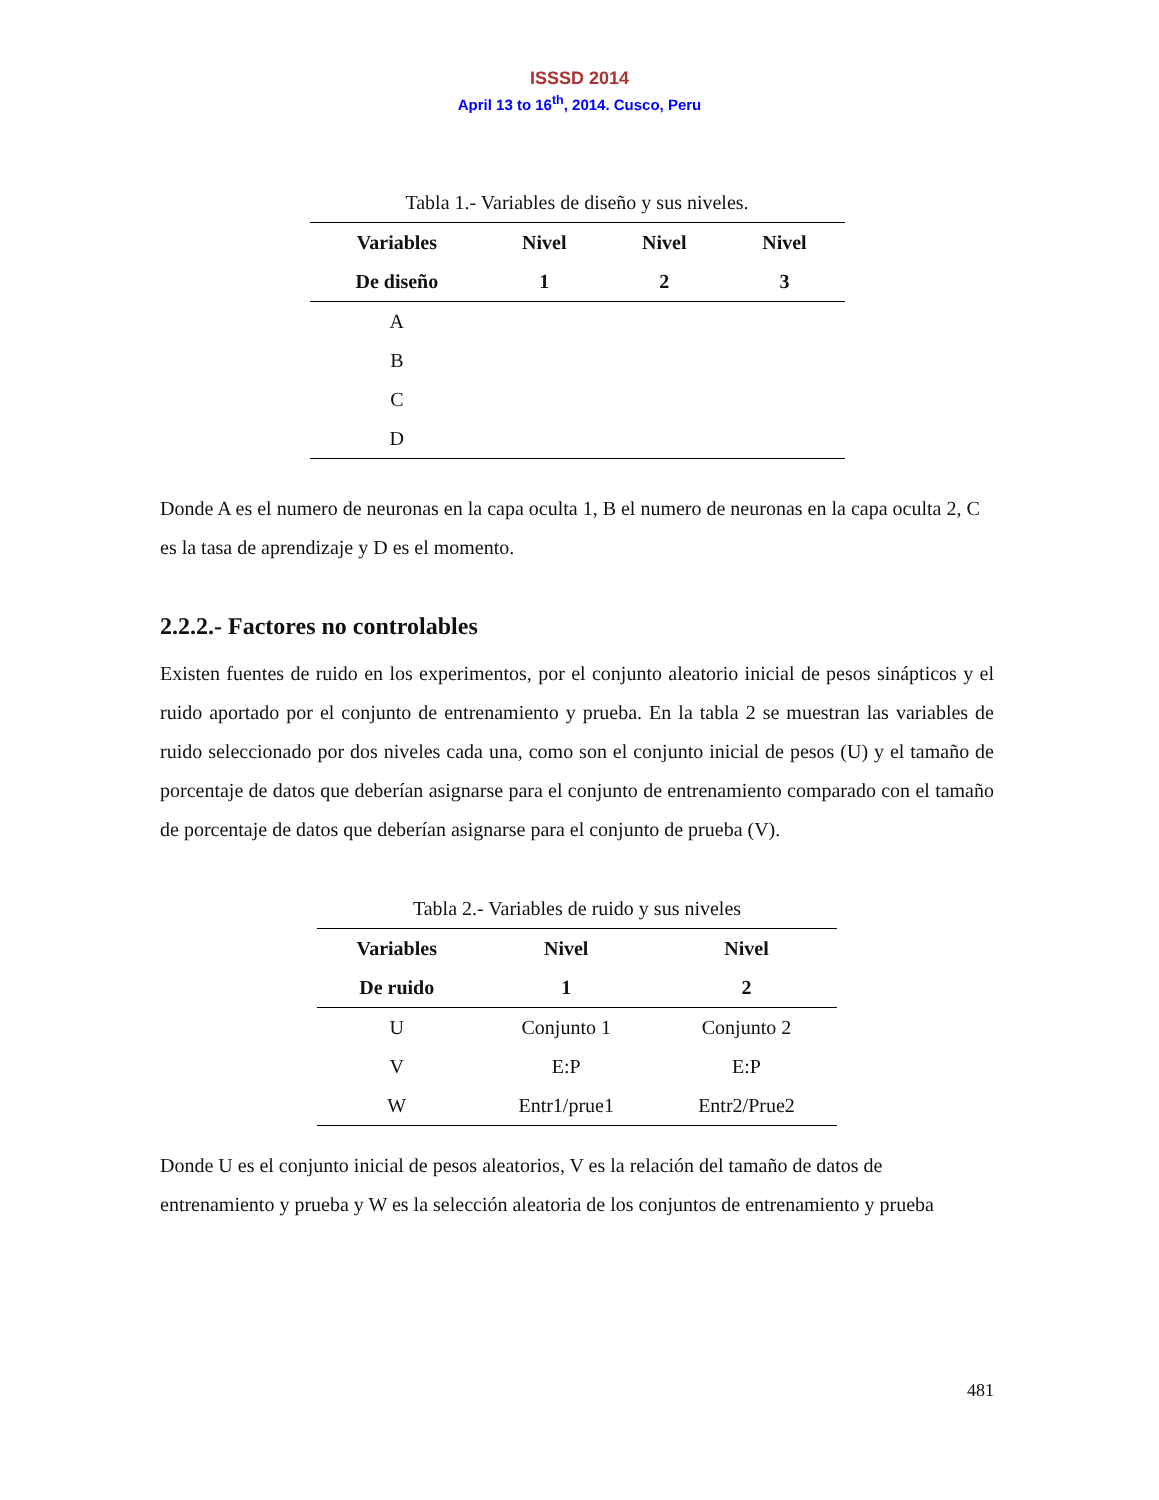ISSSD 2014
April 13 to 16<sup>th</sup>, 2014. Cusco, Peru
Tabla 1.- Variables de diseño y sus niveles.
| Variables | Nivel | Nivel | Nivel |
| --- | --- | --- | --- |
| De diseño | 1 | 2 | 3 |
| A | | | |
| B | | | |
| C | | | |
| D | | | |
Donde A es el numero de neuronas en la capa oculta 1, B el numero de neuronas en la capa oculta 2, C es la tasa de aprendizaje y D es el momento.
2.2.2.- Factores no controlables
Existen fuentes de ruido en los experimentos, por el conjunto aleatorio inicial de pesos sinápticos y el ruido aportado por el conjunto de entrenamiento y prueba. En la tabla 2 se muestran las variables de ruido seleccionado por dos niveles cada una, como son el conjunto inicial de pesos (U) y el tamaño de porcentaje de datos que deberían asignarse para el conjunto de entrenamiento comparado con el tamaño de porcentaje de datos que deberían asignarse para el conjunto de prueba (V).
Tabla 2.- Variables de ruido y sus niveles
| Variables | Nivel | Nivel |
| --- | --- | --- |
| De ruido | 1 | 2 |
| U | Conjunto 1 | Conjunto 2 |
| V | E:P | E:P |
| W | Entr1/prue1 | Entr2/Prue2 |
Donde U es el conjunto inicial de pesos aleatorios, V es la relación del tamaño de datos de entrenamiento y prueba y W es la selección aleatoria de los conjuntos de entrenamiento y prueba
481